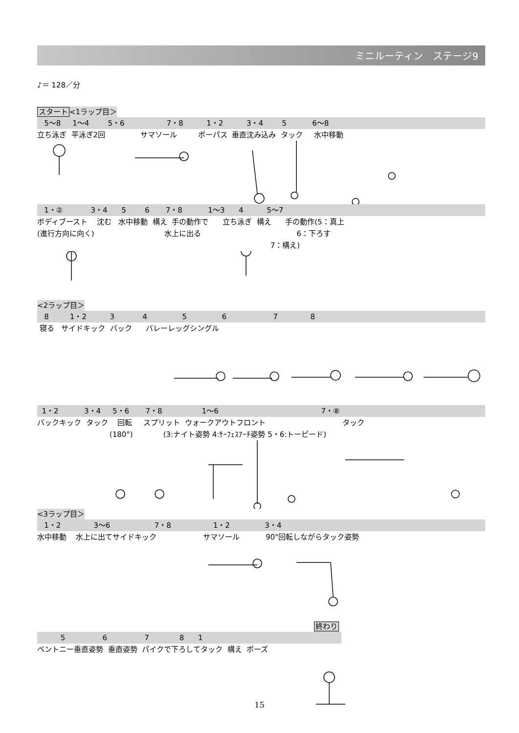ミニルーティン　ステージ9
♪＝ 128／分
スタート<1ラップ目＞
5〜8 1〜4 5・6 7・8 1・2 3・4 5 6〜8
立ち泳ぎ 平泳ぎ2回 サマソール ポーパス 垂直沈み込み タック 水中移動
1・② 3・4 5 6 7・8 1〜3 4 5〜7
ボディブースト 沈む 水中移動 構え 手の動作で 立ち泳ぎ 構え 手の動作(5：真上
(進行方向に向く) 水上に出る 6：下ろす
7：構え)
<2ラップ目＞
8 1・2 3 4 5 6 7 8
寝る サイドキック バック バレーレッグシングル
1・2 3・4 5・6 7・8 1〜6 7・⑧
バックキック タック 回転 スプリット ウォークアウトフロント タック
(180°) (3:ナイト姿勢 4:ｻｰﾌｪｽｱｰﾁ姿勢 5・6:トーピード)
<3ラップ目＞
1・2 3〜6 7・8 1・2 3・4
水中移動 水上に出てサイドキック サマソール 90°回転しながらタック姿勢
終わり
5 6 7 8 1
ベントニー垂直姿勢 垂直姿勢 パイクで下ろしてタック 構え ポーズ
15